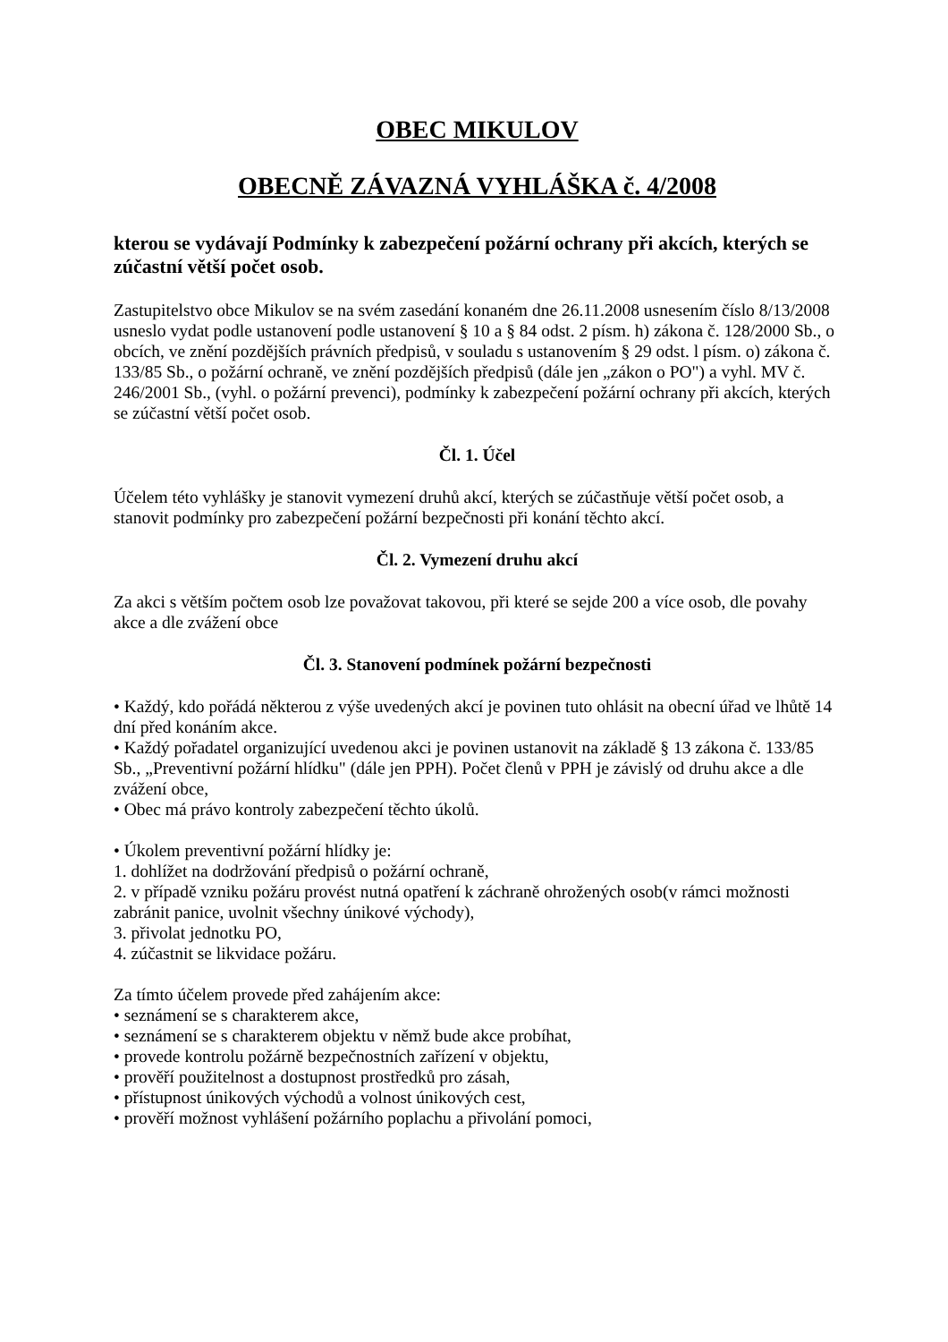OBEC MIKULOV
OBECNĚ ZÁVAZNÁ VYHLÁŠKA č. 4/2008
kterou se vydávají Podmínky k zabezpečení požární ochrany při akcích, kterých se zúčastní větší počet osob.
Zastupitelstvo obce Mikulov se na svém zasedání konaném dne 26.11.2008 usnesením číslo 8/13/2008 usneslo vydat podle ustanovení podle ustanovení § 10 a § 84 odst. 2 písm. h) zákona č. 128/2000 Sb., o obcích, ve znění pozdějších právních předpisů, v souladu s ustanovením § 29 odst. l písm. o) zákona č. 133/85 Sb., o požární ochraně, ve znění pozdějších předpisů (dále jen „zákon o PO") a vyhl. MV č. 246/2001 Sb., (vyhl. o požární prevenci), podmínky k zabezpečení požární ochrany při akcích, kterých se zúčastní větší počet osob.
Čl. 1. Účel
Účelem této vyhlášky je stanovit vymezení druhů akcí, kterých se zúčastňuje větší počet osob, a stanovit podmínky pro zabezpečení požární bezpečnosti při konání těchto akcí.
Čl. 2. Vymezení druhu akcí
Za akci s větším počtem osob lze považovat takovou, při které se sejde 200 a více osob, dle povahy akce a dle zvážení obce
Čl. 3. Stanovení podmínek požární bezpečnosti
• Každý, kdo pořádá některou z výše uvedených akcí je povinen tuto ohlásit na obecní úřad ve lhůtě 14 dní před konáním akce.
• Každý pořadatel organizující uvedenou akci je povinen ustanovit na základě § 13 zákona č. 133/85 Sb., „Preventivní požární hlídku" (dále jen PPH). Počet členů v PPH je závislý od druhu akce a dle zvážení obce,
• Obec má právo kontroly zabezpečení těchto úkolů.
• Úkolem preventivní požární hlídky je:
1. dohlížet na dodržování předpisů o požární ochraně,
2. v případě vzniku požáru provést nutná opatření k záchraně ohrožených osob(v rámci možnosti zabránit panice, uvolnit všechny únikové východy),
3. přivolat jednotku PO,
4. zúčastnit se likvidace požáru.
Za tímto účelem provede před zahájením akce:
• seznámení se s charakterem akce,
• seznámení se s charakterem objektu v němž bude akce probíhat,
• provede kontrolu požárně bezpečnostních zařízení v objektu,
• prověří použitelnost a dostupnost prostředků pro zásah,
• přístupnost únikových východů a volnost únikových cest,
• prověří možnost vyhlášení požárního poplachu a přivolání pomoci,